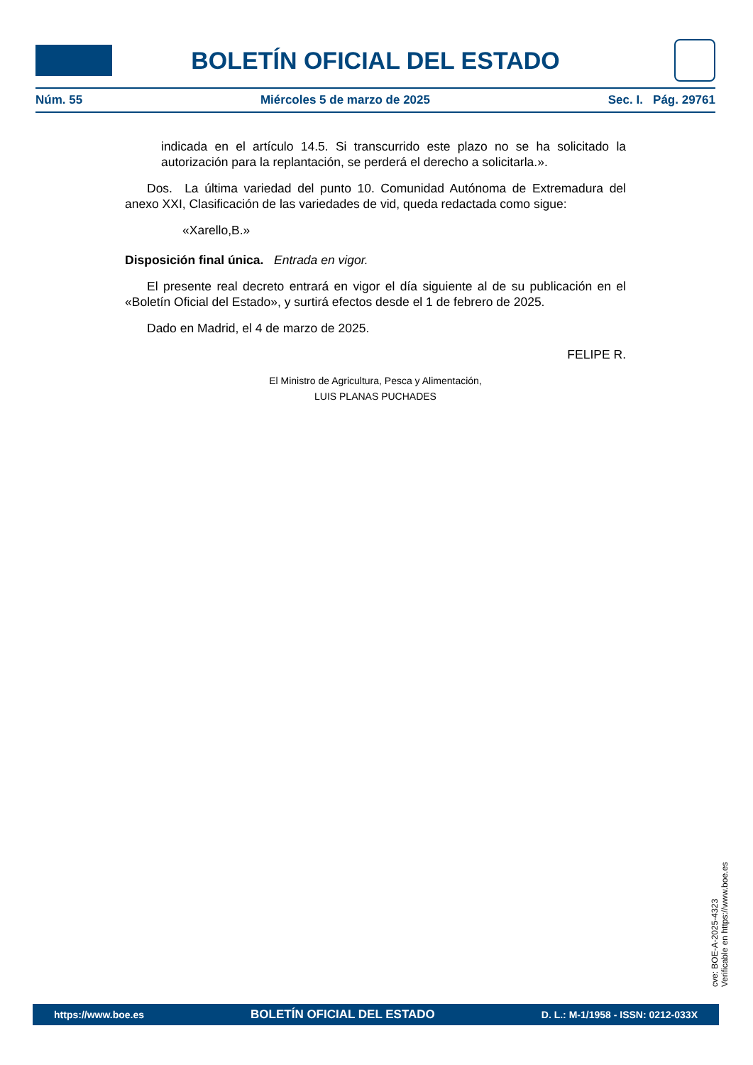BOLETÍN OFICIAL DEL ESTADO
Núm. 55 Miércoles 5 de marzo de 2025 Sec. I. Pág. 29761
indicada en el artículo 14.5. Si transcurrido este plazo no se ha solicitado la autorización para la replantación, se perderá el derecho a solicitarla.».
Dos. La última variedad del punto 10. Comunidad Autónoma de Extremadura del anexo XXI, Clasificación de las variedades de vid, queda redactada como sigue:
«Xarello,B.»
Disposición final única. Entrada en vigor.
El presente real decreto entrará en vigor el día siguiente al de su publicación en el «Boletín Oficial del Estado», y surtirá efectos desde el 1 de febrero de 2025.
Dado en Madrid, el 4 de marzo de 2025.
FELIPE R.
El Ministro de Agricultura, Pesca y Alimentación,
LUIS PLANAS PUCHADES
cve: BOE-A-2025-4323
Verificable en https://www.boe.es
https://www.boe.es BOLETÍN OFICIAL DEL ESTADO D. L.: M-1/1958 - ISSN: 0212-033X